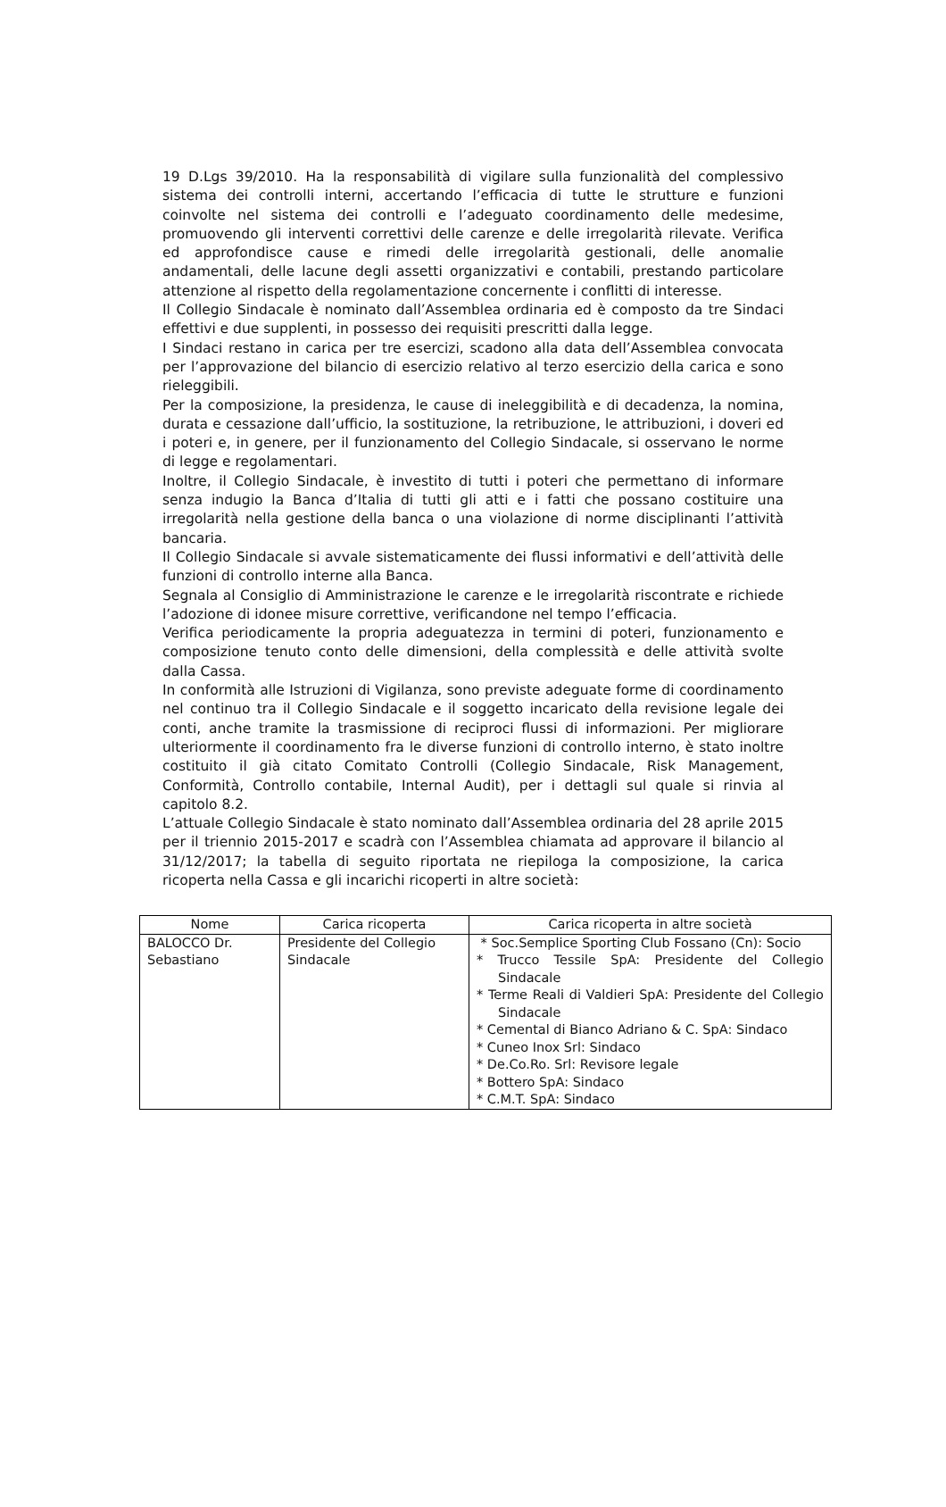19 D.Lgs 39/2010. Ha la responsabilità di vigilare sulla funzionalità del complessivo sistema dei controlli interni, accertando l’efficacia di tutte le strutture e funzioni coinvolte nel sistema dei controlli e l’adeguato coordinamento delle medesime, promuovendo gli interventi correttivi delle carenze e delle irregolarità rilevate. Verifica ed approfondisce cause e rimedi delle irregolarità gestionali, delle anomalie andamentali, delle lacune degli assetti organizzativi e contabili, prestando particolare attenzione al rispetto della regolamentazione concernente i conflitti di interesse.
Il Collegio Sindacale è nominato dall’Assemblea ordinaria ed è composto da tre Sindaci effettivi e due supplenti, in possesso dei requisiti prescritti dalla legge.
I Sindaci restano in carica per tre esercizi, scadono alla data dell’Assemblea convocata per l’approvazione del bilancio di esercizio relativo al terzo esercizio della carica e sono rieleggibili.
Per la composizione, la presidenza, le cause di ineleggibilità e di decadenza, la nomina, durata e cessazione dall’ufficio, la sostituzione, la retribuzione, le attribuzioni, i doveri ed i poteri e, in genere, per il funzionamento del Collegio Sindacale, si osservano le norme di legge e regolamentari.
Inoltre, il Collegio Sindacale, è investito di tutti i poteri che permettano di informare senza indugio la Banca d’Italia di tutti gli atti e i fatti che possano costituire una irregolarità nella gestione della banca o una violazione di norme disciplinanti l’attività bancaria.
Il Collegio Sindacale si avvale sistematicamente dei flussi informativi e dell’attività delle funzioni di controllo interne alla Banca.
Segnala al Consiglio di Amministrazione le carenze e le irregolarità riscontrate e richiede l’adozione di idonee misure correttive, verificandone nel tempo l’efficacia.
Verifica periodicamente la propria adeguatezza in termini di poteri, funzionamento e composizione tenuto conto delle dimensioni, della complessità e delle attività svolte dalla Cassa.
In conformità alle Istruzioni di Vigilanza, sono previste adeguate forme di coordinamento nel continuo tra il Collegio Sindacale e il soggetto incaricato della revisione legale dei conti, anche tramite la trasmissione di reciproci flussi di informazioni. Per migliorare ulteriormente il coordinamento fra le diverse funzioni di controllo interno, è stato inoltre costituito il già citato Comitato Controlli (Collegio Sindacale, Risk Management, Conformità, Controllo contabile, Internal Audit), per i dettagli sul quale si rinvia al capitolo 8.2.
L’attuale Collegio Sindacale è stato nominato dall’Assemblea ordinaria del 28 aprile 2015 per il triennio 2015-2017 e scadrà con l’Assemblea chiamata ad approvare il bilancio al 31/12/2017; la tabella di seguito riportata ne riepiloga la composizione, la carica ricoperta nella Cassa e gli incarichi ricoperti in altre società:
| Nome | Carica ricoperta | Carica ricoperta in altre società |
| --- | --- | --- |
| BALOCCO Dr. Sebastiano | Presidente del Collegio Sindacale | * Soc.Semplice Sporting Club Fossano (Cn): Socio * Trucco Tessile SpA: Presidente del Collegio Sindacale * Terme Reali di Valdieri SpA: Presidente del Collegio Sindacale * Cemental di Bianco Adriano & C. SpA: Sindaco * Cuneo Inox Srl: Sindaco * De.Co.Ro. Srl: Revisore legale * Bottero SpA: Sindaco * C.M.T. SpA: Sindaco |